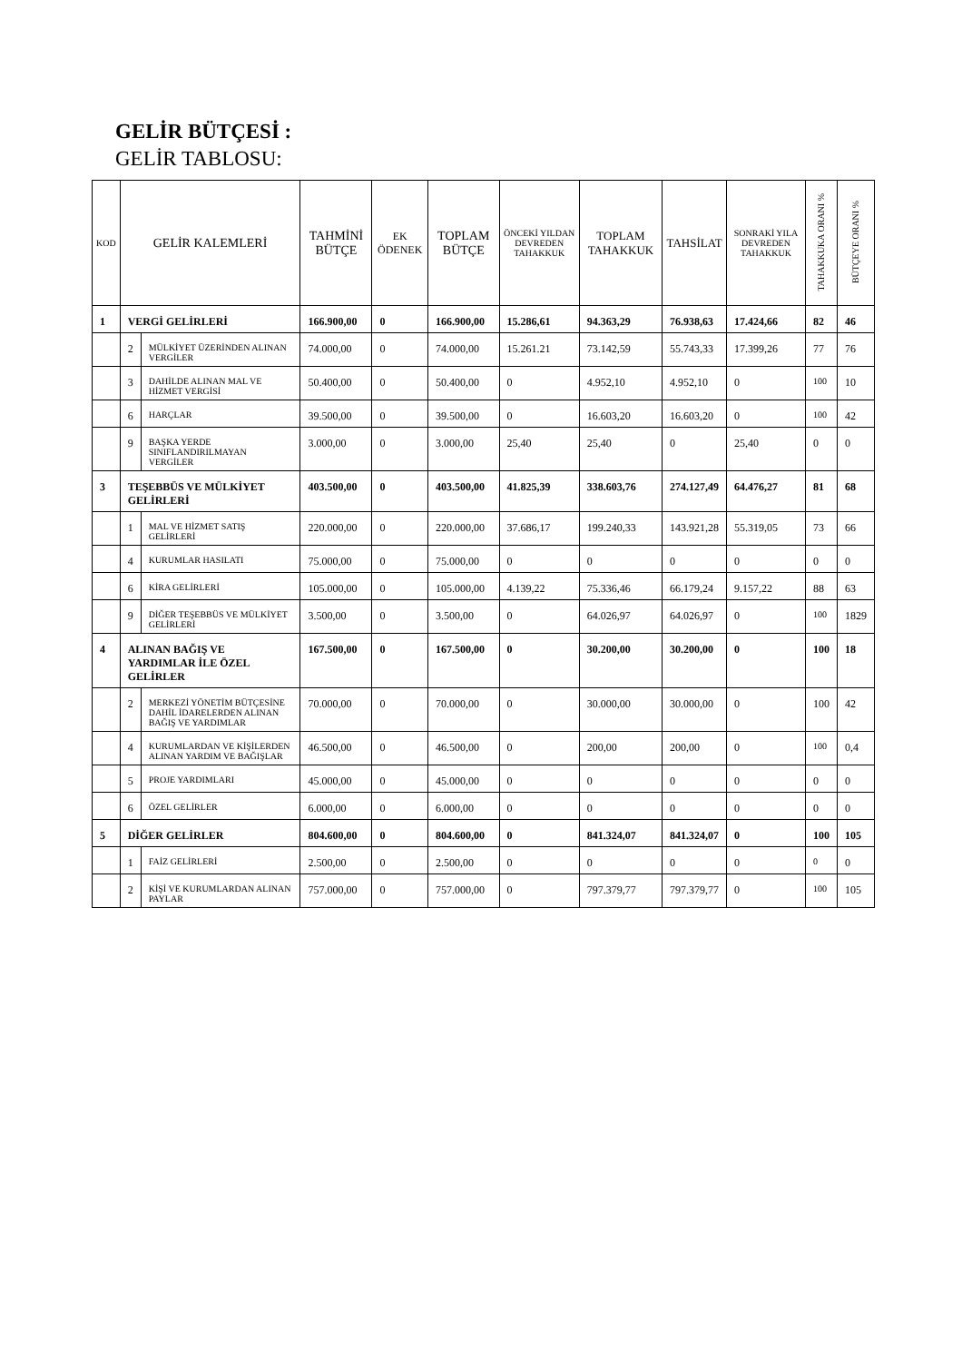GELİR BÜTÇESİ :
GELİR TABLOSU:
| KOD | GELİR KALEMLERİ | | TAHMİNİ BÜTÇE | EK ÖDENEK | TOPLAM BÜTÇE | ÖNCEKİ YILDAN DEVREDEN TAHAKKUK | TOPLAM TAHAKKUK | TAHSİLAT | SONRAKİ YILA DEVREDEN TAHAKKUK | TAHAKKUKA ORANI % | BÜTÇEYE ORANI % |
| --- | --- | --- | --- | --- | --- | --- | --- | --- | --- | --- | --- |
| 1 | VERGİ GELİRLERİ | | 166.900,00 | 0 | 166.900,00 | 15.286,61 | 94.363,29 | 76.938,63 | 17.424,66 | 82 | 46 |
| | 2 | MÜLKİYET ÜZERİNDEN ALINAN VERGİLER | 74.000,00 | 0 | 74.000,00 | 15.261.21 | 73.142,59 | 55.743,33 | 17.399,26 | 77 | 76 |
| | 3 | DAHİLDE ALINAN MAL VE HİZMET VERGİSİ | 50.400,00 | 0 | 50.400,00 | 0 | 4.952,10 | 4.952,10 | 0 | 100 | 10 |
| | 6 | HARÇLAR | 39.500,00 | 0 | 39.500,00 | 0 | 16.603,20 | 16.603,20 | 0 | 100 | 42 |
| | 9 | BAŞKA YERDE SINIFLANDIRILMAYAN VERGİLER | 3.000,00 | 0 | 3.000,00 | 25,40 | 25,40 | 0 | 25,40 | 0 | 0 |
| 3 | TEŞEBBÜS VE MÜLKİYET GELİRLERİ | | 403.500,00 | 0 | 403.500,00 | 41.825,39 | 338.603,76 | 274.127,49 | 64.476,27 | 81 | 68 |
| | 1 | MAL VE HİZMET SATIŞ GELİRLERİ | 220.000,00 | 0 | 220.000,00 | 37.686,17 | 199.240,33 | 143.921,28 | 55.319,05 | 73 | 66 |
| | 4 | KURUMLAR HASILATI | 75.000,00 | 0 | 75.000,00 | 0 | 0 | 0 | 0 | 0 | 0 |
| | 6 | KİRA GELİRLERİ | 105.000,00 | 0 | 105.000,00 | 4.139,22 | 75.336,46 | 66.179,24 | 9.157,22 | 88 | 63 |
| | 9 | DİĞER TEŞEBBÜS VE MÜLKİYET GELİRLERİ | 3.500,00 | 0 | 3.500,00 | 0 | 64.026,97 | 64.026,97 | 0 | 100 | 1829 |
| 4 | ALINAN BAĞIŞ VE YARDIMLAR İLE ÖZEL GELİRLER | | 167.500,00 | 0 | 167.500,00 | 0 | 30.200,00 | 30.200,00 | 0 | 100 | 18 |
| | 2 | MERKEZİ YÖNETİM BÜTÇESİNE DAHİL İDARELERDEN ALINAN BAĞIŞ VE YARDIMLAR | 70.000,00 | 0 | 70.000,00 | 0 | 30.000,00 | 30.000,00 | 0 | 100 | 42 |
| | 4 | KURUMLARDAN VE KİŞİLERDEN ALINAN YARDIM VE BAĞIŞLAR | 46.500,00 | 0 | 46.500,00 | 0 | 200,00 | 200,00 | 0 | 100 | 0,4 |
| | 5 | PROJE YARDIMLARI | 45.000,00 | 0 | 45.000,00 | 0 | 0 | 0 | 0 | 0 | 0 |
| | 6 | ÖZEL GELİRLER | 6.000,00 | 0 | 6.000,00 | 0 | 0 | 0 | 0 | 0 | 0 |
| 5 | DİĞER GELİRLER | | 804.600,00 | 0 | 804.600,00 | 0 | 841.324,07 | 841.324,07 | 0 | 100 | 105 |
| | 1 | FAİZ GELİRLERİ | 2.500,00 | 0 | 2.500,00 | 0 | 0 | 0 | 0 | 0 | 0 |
| | 2 | KİŞİ VE KURUMLARDAN ALINAN PAYLAR | 757.000,00 | 0 | 757.000,00 | 0 | 797.379,77 | 797.379,77 | 0 | 100 | 105 |